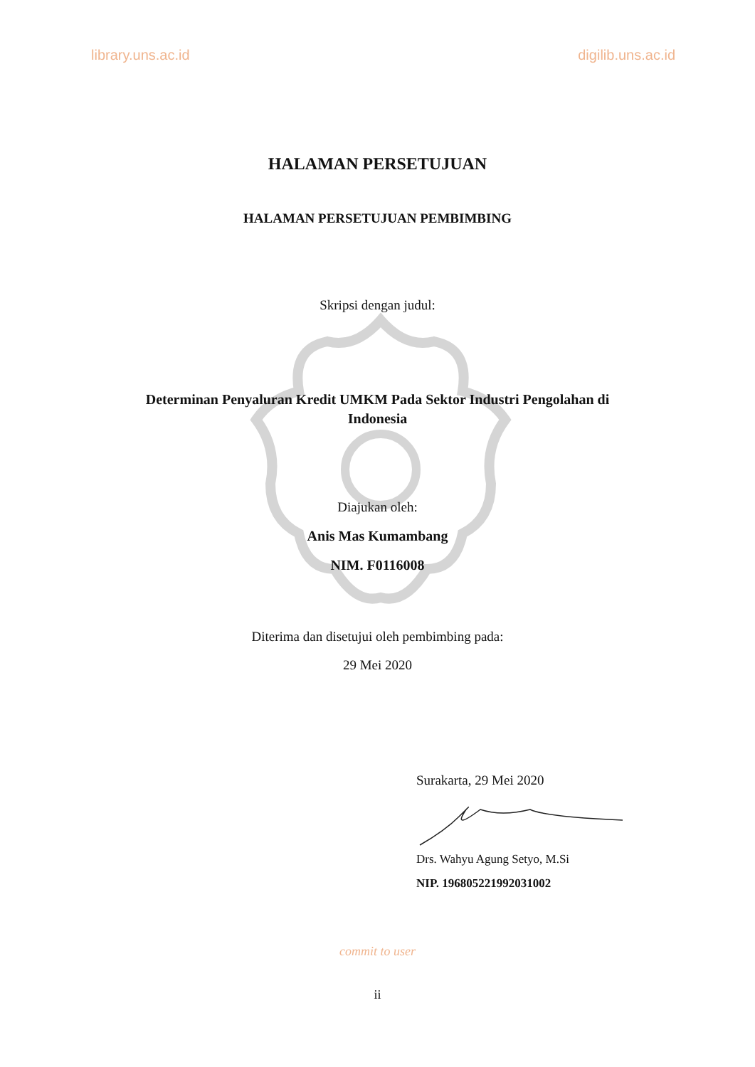library.uns.ac.id digilib.uns.ac.id
HALAMAN PERSETUJUAN
HALAMAN PERSETUJUAN PEMBIMBING
Skripsi dengan judul:
Determinan Penyaluran Kredit UMKM Pada Sektor Industri Pengolahan di Indonesia
Diajukan oleh:
Anis Mas Kumambang
NIM. F0116008
Diterima dan disetujui oleh pembimbing pada:
29 Mei 2020
Surakarta, 29 Mei 2020
Drs. Wahyu Agung Setyo, M.Si
NIP. 196805221992031002
commit to user
ii